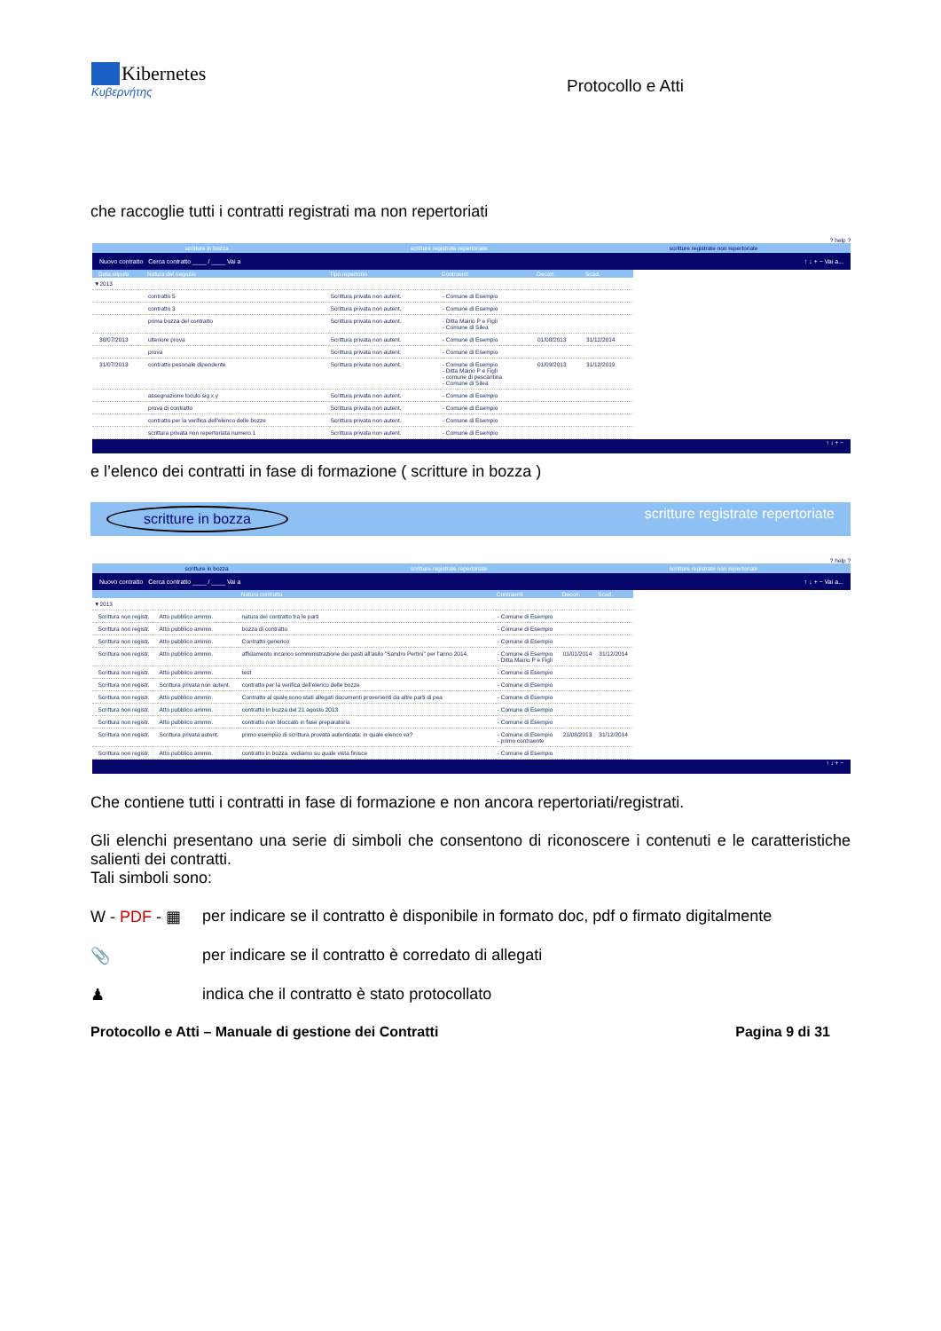Kibernetes
Κυβερνήτης
Protocollo e Atti
che raccoglie tutti i contratti registrati ma non repertoriati
? help ?
scritture in bozza scritture registrate repertoriate scritture registrate non repertoriate
Nuovo contratto Cerca contratto ____ / ____ Vai a ↑ ↓ + − Vai a...
| | Data stipula | Natura del negozio | Tipo repertorio | Contraenti | Decorr. | Scad. |
| --- | --- | --- | --- | --- | --- | --- |
| ▼2013 | | | | | | |
| | | contratto 5 | Scrittura privata non autent. | - Comune di Esempio | | |
| | | contratto 3 | Scrittura privata non autent. | - Comune di Esempio | | |
| | | prima bozza del contratto | Scrittura privata non autent. | - Ditta Mairio P e Figli - Comune di Silea | | |
| | 30/07/2013 | ulteriore prova | Scrittura privata non autent. | - Comune di Esempio | 01/08/2013 | 31/12/2014 |
| | | prova | Scrittura privata non autent. | - Comune di Esempio | | |
| | 31/07/2013 | contratto pesonale dipendente | Scrittura privata non autent. | - Comune di Esempio - Ditta Mairio P e Figli - comune di pescantina - Comune di Silea | 01/09/2013 | 31/12/2019 |
| | | assegnazione loculo sig x y | Scrittura privata non autent. | - Comune di Esempio | | |
| | | prova di contratto | Scrittura privata non autent. | - Comune di Esempio | | |
| | | contratto per la verifica dell'elenco delle bozze | Scrittura privata non autent. | - Comune di Esempio | | |
| | | scrittura privata non repertoriata numero 1 | Scrittura privata non autent. | - Comune di Esempio | | |
↑ ↓ + −
e l’elenco dei contratti in fase di formazione ( scritture in bozza )
scritture in bozza scritture registrate repertoriate
? help ?
scritture in bozza scritture registrate repertoriate scritture registrate non repertoriate
Nuovo contratto Cerca contratto ____ / ____ Vai a ↑ ↓ + − Vai a...
| | | | Natura contratto | Contraenti | Decorr. | Scad. |
| --- | --- | --- | --- | --- | --- | --- |
| ▼2013 | | | | | | |
| | Scrittura non registr. | Atto pubblico ammin. | natura del contratto tra le parti | - Comune di Esempio | | |
| | Scrittura non registr. | Atto pubblico ammin. | bozza di contratto | - Comune di Esempio | | |
| | Scrittura non registr. | Atto pubblico ammin. | Contratto generico | - Comune di Esempio | | |
| | Scrittura non registr. | Atto pubblico ammin. | affidamento incarico somministrazione dei pasti all'asilo "Sandro Pertini" per l'anno 2014. | - Comune di Esempio - Ditta Mairio P e Figli | 01/01/2014 | 31/12/2014 |
| | Scrittura non registr. | Atto pubblico ammin. | test | - Comune di Esempio | | |
| | Scrittura non registr. | Scrittura privata non autent. | contratto per la verifica dell'elenco delle bozze | - Comune di Esempio | | |
| | Scrittura non registr. | Atto pubblico ammin. | Contratto al quale sono stati allegati documenti provenienti da altre parti di pea | - Comune di Esempio | | |
| | Scrittura non registr. | Atto pubblico ammin. | contratto in bozza del 21 agosto 2013 | - Comune di Esempio | | |
| | Scrittura non registr. | Atto pubblico ammin. | contratto non bloccato in fase preparatoria | - Comune di Esempio | | |
| | Scrittura non registr. | Scrittura privata autent. | primo esempiio di scrittura provata autenticata: in quale elenco va? | - Comune di Esempio - primo contraente | 21/08/2013 | 31/12/2014 |
| | Scrittura non registr. | Atto pubblico ammin. | contratto in bozza. vediamo su quale vista finisce | - Comune di Esempio | | |
↑ ↓ + −
Che contiene tutti i contratti in fase di formazione e non ancora repertoriati/registrati.
Gli elenchi presentano una serie di simboli che consentono di riconoscere i contenuti e le caratteristiche salienti dei contratti.
Tali simboli sono:
W - PDF - ▦ per indicare se il contratto è disponibile in formato doc, pdf o firmato digitalmente
📎 per indicare se il contratto è corredato di allegati
♟ indica che il contratto è stato protocollato
Protocollo e Atti – Manuale di gestione dei Contratti Pagina 9 di 31